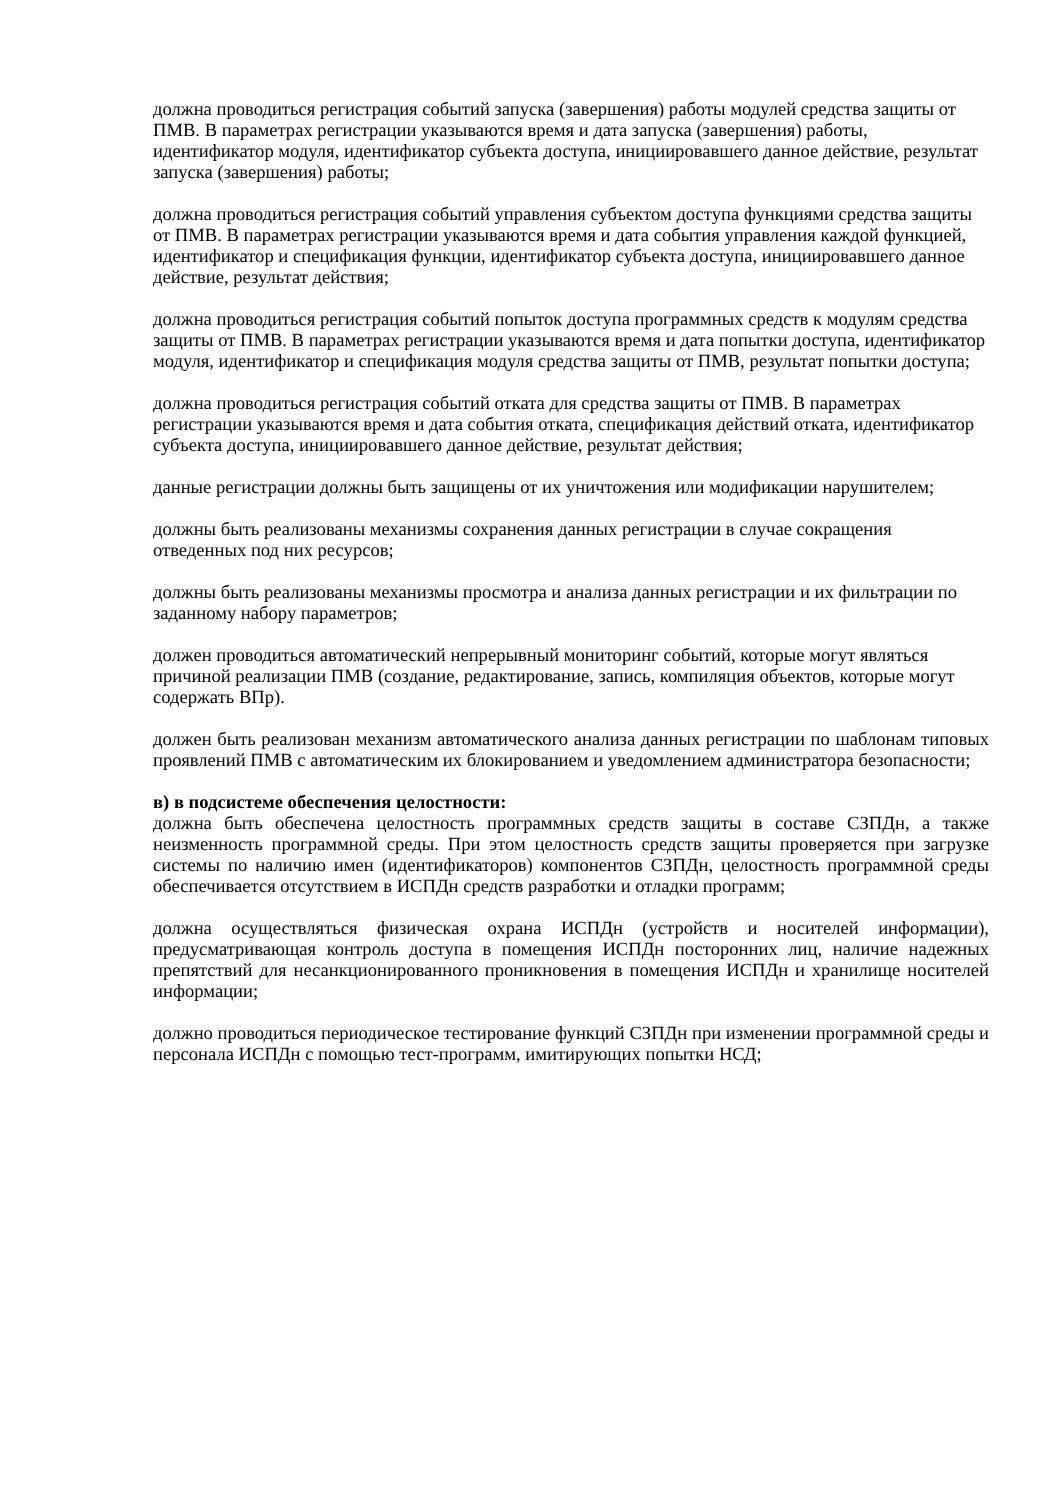должна проводиться регистрация событий запуска (завершения) работы модулей средства защиты от ПМВ. В параметрах регистрации указываются время и дата запуска (завершения) работы, идентификатор модуля, идентификатор субъекта доступа, инициировавшего данное действие, результат запуска (завершения) работы;
должна проводиться регистрация событий управления субъектом доступа функциями средства защиты от ПМВ. В параметрах регистрации указываются время и дата события управления каждой функцией, идентификатор и спецификация функции, идентификатор субъекта доступа, инициировавшего данное действие, результат действия;
должна проводиться регистрация событий попыток доступа программных средств к модулям средства защиты от ПМВ. В параметрах регистрации указываются время и дата попытки доступа, идентификатор модуля, идентификатор и спецификация модуля средства защиты от ПМВ, результат попытки доступа;
должна проводиться регистрация событий отката для средства защиты от ПМВ. В параметрах регистрации указываются время и дата события отката, спецификация действий отката, идентификатор субъекта доступа, инициировавшего данное действие, результат действия;
данные регистрации должны быть защищены от их уничтожения или модификации нарушителем;
должны быть реализованы механизмы сохранения данных регистрации в случае сокращения отведенных под них ресурсов;
должны быть реализованы механизмы просмотра и анализа данных регистрации и их фильтрации по заданному набору параметров;
должен проводиться автоматический непрерывный мониторинг событий, которые могут являться причиной реализации ПМВ (создание, редактирование, запись, компиляция объектов, которые могут содержать ВПр).
должен быть реализован механизм автоматического анализа данных регистрации по шаблонам типовых проявлений ПМВ с автоматическим их блокированием и уведомлением администратора безопасности;
в) в подсистеме обеспечения целостности:
должна быть обеспечена целостность программных средств защиты в составе СЗПДн, а также неизменность программной среды. При этом целостность средств защиты проверяется при загрузке системы по наличию имен (идентификаторов) компонентов СЗПДн, целостность программной среды обеспечивается отсутствием в ИСПДн средств разработки и отладки программ;
должна осуществляться физическая охрана ИСПДн (устройств и носителей информации), предусматривающая контроль доступа в помещения ИСПДн посторонних лиц, наличие надежных препятствий для несанкционированного проникновения в помещения ИСПДн и хранилище носителей информации;
должно проводиться периодическое тестирование функций СЗПДн при изменении программной среды и персонала ИСПДн с помощью тест-программ, имитирующих попытки НСД;